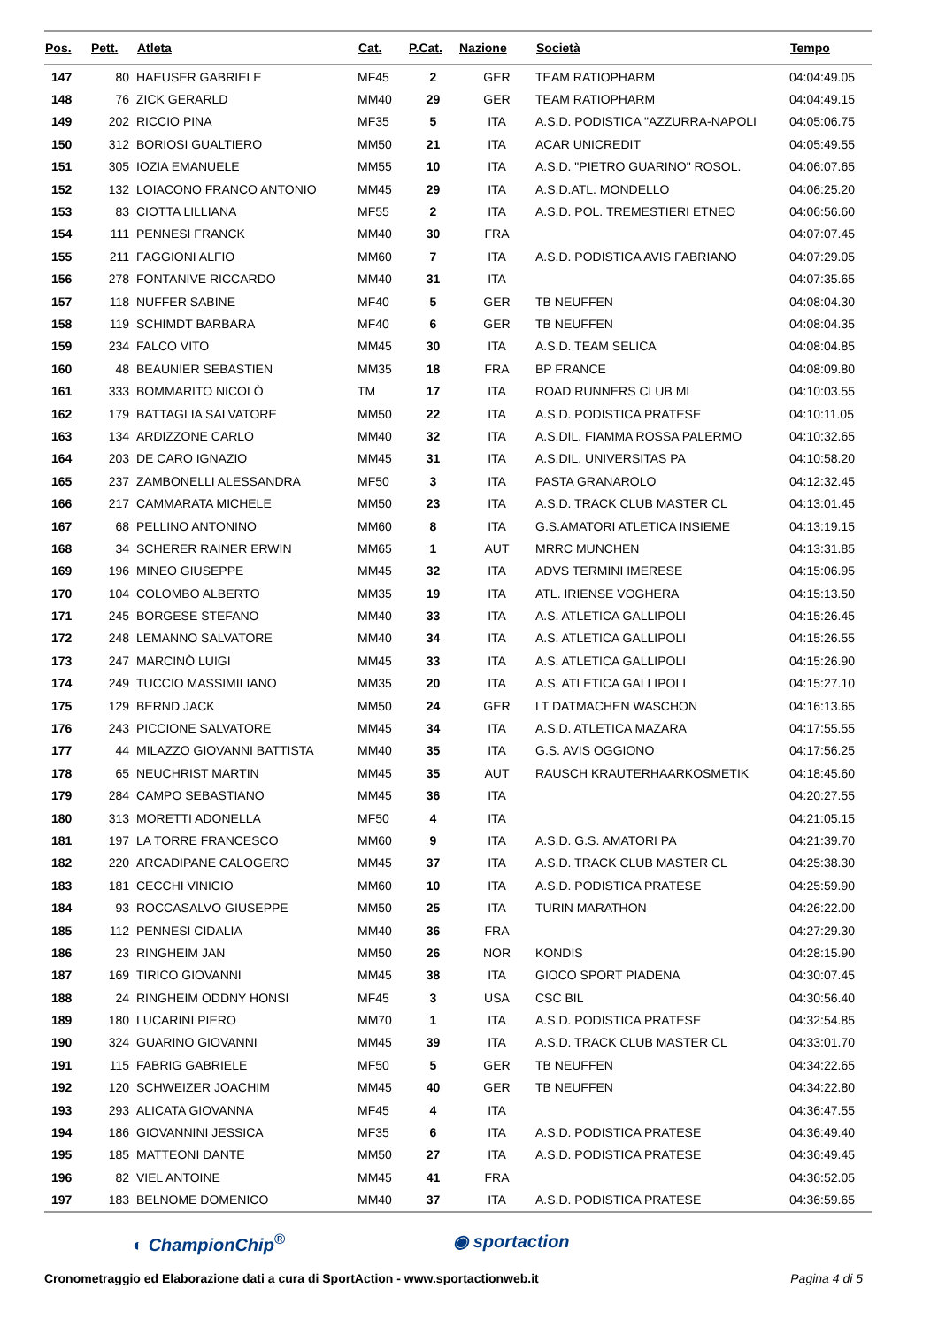| Pos. | Pett. | Atleta | Cat. | P.Cat. | Nazione | Società | Tempo |
| --- | --- | --- | --- | --- | --- | --- | --- |
| 147 | 80 | HAEUSER GABRIELE | MF45 | 2 | GER | TEAM RATIOPHARM | 04:04:49.05 |
| 148 | 76 | ZICK GERARLD | MM40 | 29 | GER | TEAM RATIOPHARM | 04:04:49.15 |
| 149 | 202 | RICCIO PINA | MF35 | 5 | ITA | A.S.D. PODISTICA "AZZURRA-NAPOLI | 04:05:06.75 |
| 150 | 312 | BORIOSI GUALTIERO | MM50 | 21 | ITA | ACAR UNICREDIT | 04:05:49.55 |
| 151 | 305 | IOZIA EMANUELE | MM55 | 10 | ITA | A.S.D. "PIETRO GUARINO" ROSOL. | 04:06:07.65 |
| 152 | 132 | LOIACONO FRANCO ANTONIO | MM45 | 29 | ITA | A.S.D.ATL. MONDELLO | 04:06:25.20 |
| 153 | 83 | CIOTTA LILLIANA | MF55 | 2 | ITA | A.S.D. POL. TREMESTIERI ETNEO | 04:06:56.60 |
| 154 | 111 | PENNESI FRANCK | MM40 | 30 | FRA | | 04:07:07.45 |
| 155 | 211 | FAGGIONI ALFIO | MM60 | 7 | ITA | A.S.D. PODISTICA AVIS FABRIANO | 04:07:29.05 |
| 156 | 278 | FONTANIVE RICCARDO | MM40 | 31 | ITA | | 04:07:35.65 |
| 157 | 118 | NUFFER SABINE | MF40 | 5 | GER | TB NEUFFEN | 04:08:04.30 |
| 158 | 119 | SCHIMDT BARBARA | MF40 | 6 | GER | TB NEUFFEN | 04:08:04.35 |
| 159 | 234 | FALCO VITO | MM45 | 30 | ITA | A.S.D. TEAM SELICA | 04:08:04.85 |
| 160 | 48 | BEAUNIER SEBASTIEN | MM35 | 18 | FRA | BP FRANCE | 04:08:09.80 |
| 161 | 333 | BOMMARITO NICOLÒ | TM | 17 | ITA | ROAD RUNNERS CLUB MI | 04:10:03.55 |
| 162 | 179 | BATTAGLIA SALVATORE | MM50 | 22 | ITA | A.S.D. PODISTICA PRATESE | 04:10:11.05 |
| 163 | 134 | ARDIZZONE CARLO | MM40 | 32 | ITA | A.S.DIL. FIAMMA ROSSA PALERMO | 04:10:32.65 |
| 164 | 203 | DE CARO IGNAZIO | MM45 | 31 | ITA | A.S.DIL. UNIVERSITAS PA | 04:10:58.20 |
| 165 | 237 | ZAMBONELLI ALESSANDRA | MF50 | 3 | ITA | PASTA GRANAROLO | 04:12:32.45 |
| 166 | 217 | CAMMARATA MICHELE | MM50 | 23 | ITA | A.S.D. TRACK CLUB MASTER CL | 04:13:01.45 |
| 167 | 68 | PELLINO ANTONINO | MM60 | 8 | ITA | G.S.AMATORI ATLETICA INSIEME | 04:13:19.15 |
| 168 | 34 | SCHERER RAINER ERWIN | MM65 | 1 | AUT | MRRC MUNCHEN | 04:13:31.85 |
| 169 | 196 | MINEO GIUSEPPE | MM45 | 32 | ITA | ADVS TERMINI IMERESE | 04:15:06.95 |
| 170 | 104 | COLOMBO ALBERTO | MM35 | 19 | ITA | ATL. IRIENSE VOGHERA | 04:15:13.50 |
| 171 | 245 | BORGESE STEFANO | MM40 | 33 | ITA | A.S. ATLETICA GALLIPOLI | 04:15:26.45 |
| 172 | 248 | LEMANNO SALVATORE | MM40 | 34 | ITA | A.S. ATLETICA GALLIPOLI | 04:15:26.55 |
| 173 | 247 | MARCINÒ LUIGI | MM45 | 33 | ITA | A.S. ATLETICA GALLIPOLI | 04:15:26.90 |
| 174 | 249 | TUCCIO MASSIMILIANO | MM35 | 20 | ITA | A.S. ATLETICA GALLIPOLI | 04:15:27.10 |
| 175 | 129 | BERND JACK | MM50 | 24 | GER | LT DATMACHEN WASCHON | 04:16:13.65 |
| 176 | 243 | PICCIONE SALVATORE | MM45 | 34 | ITA | A.S.D. ATLETICA MAZARA | 04:17:55.55 |
| 177 | 44 | MILAZZO GIOVANNI BATTISTA | MM40 | 35 | ITA | G.S. AVIS OGGIONO | 04:17:56.25 |
| 178 | 65 | NEUCHRIST MARTIN | MM45 | 35 | AUT | RAUSCH KRAUTERHAARKOSMETIK | 04:18:45.60 |
| 179 | 284 | CAMPO SEBASTIANO | MM45 | 36 | ITA | | 04:20:27.55 |
| 180 | 313 | MORETTI ADONELLA | MF50 | 4 | ITA | | 04:21:05.15 |
| 181 | 197 | LA TORRE FRANCESCO | MM60 | 9 | ITA | A.S.D. G.S. AMATORI PA | 04:21:39.70 |
| 182 | 220 | ARCADIPANE CALOGERO | MM45 | 37 | ITA | A.S.D. TRACK CLUB MASTER CL | 04:25:38.30 |
| 183 | 181 | CECCHI VINICIO | MM60 | 10 | ITA | A.S.D. PODISTICA PRATESE | 04:25:59.90 |
| 184 | 93 | ROCCASALVO GIUSEPPE | MM50 | 25 | ITA | TURIN MARATHON | 04:26:22.00 |
| 185 | 112 | PENNESI CIDALIA | MM40 | 36 | FRA | | 04:27:29.30 |
| 186 | 23 | RINGHEIM JAN | MM50 | 26 | NOR | KONDIS | 04:28:15.90 |
| 187 | 169 | TIRICO GIOVANNI | MM45 | 38 | ITA | GIOCO SPORT PIADENA | 04:30:07.45 |
| 188 | 24 | RINGHEIM ODDNY HONSI | MF45 | 3 | USA | CSC BIL | 04:30:56.40 |
| 189 | 180 | LUCARINI PIERO | MM70 | 1 | ITA | A.S.D. PODISTICA PRATESE | 04:32:54.85 |
| 190 | 324 | GUARINO GIOVANNI | MM45 | 39 | ITA | A.S.D. TRACK CLUB MASTER CL | 04:33:01.70 |
| 191 | 115 | FABRIG GABRIELE | MF50 | 5 | GER | TB NEUFFEN | 04:34:22.65 |
| 192 | 120 | SCHWEIZER JOACHIM | MM45 | 40 | GER | TB NEUFFEN | 04:34:22.80 |
| 193 | 293 | ALICATA GIOVANNA | MF45 | 4 | ITA | | 04:36:47.55 |
| 194 | 186 | GIOVANNINI JESSICA | MF35 | 6 | ITA | A.S.D. PODISTICA PRATESE | 04:36:49.40 |
| 195 | 185 | MATTEONI DANTE | MM50 | 27 | ITA | A.S.D. PODISTICA PRATESE | 04:36:49.45 |
| 196 | 82 | VIEL ANTOINE | MM45 | 41 | FRA | | 04:36:52.05 |
| 197 | 183 | BELNOME DOMENICO | MM40 | 37 | ITA | A.S.D. PODISTICA PRATESE | 04:36:59.65 |
◐ ChampionChip<sup>®</sup> ◉ sportaction
Cronometraggio ed Elaborazione dati a cura di SportAction - www.sportactionweb.it Pagina 4 di 5